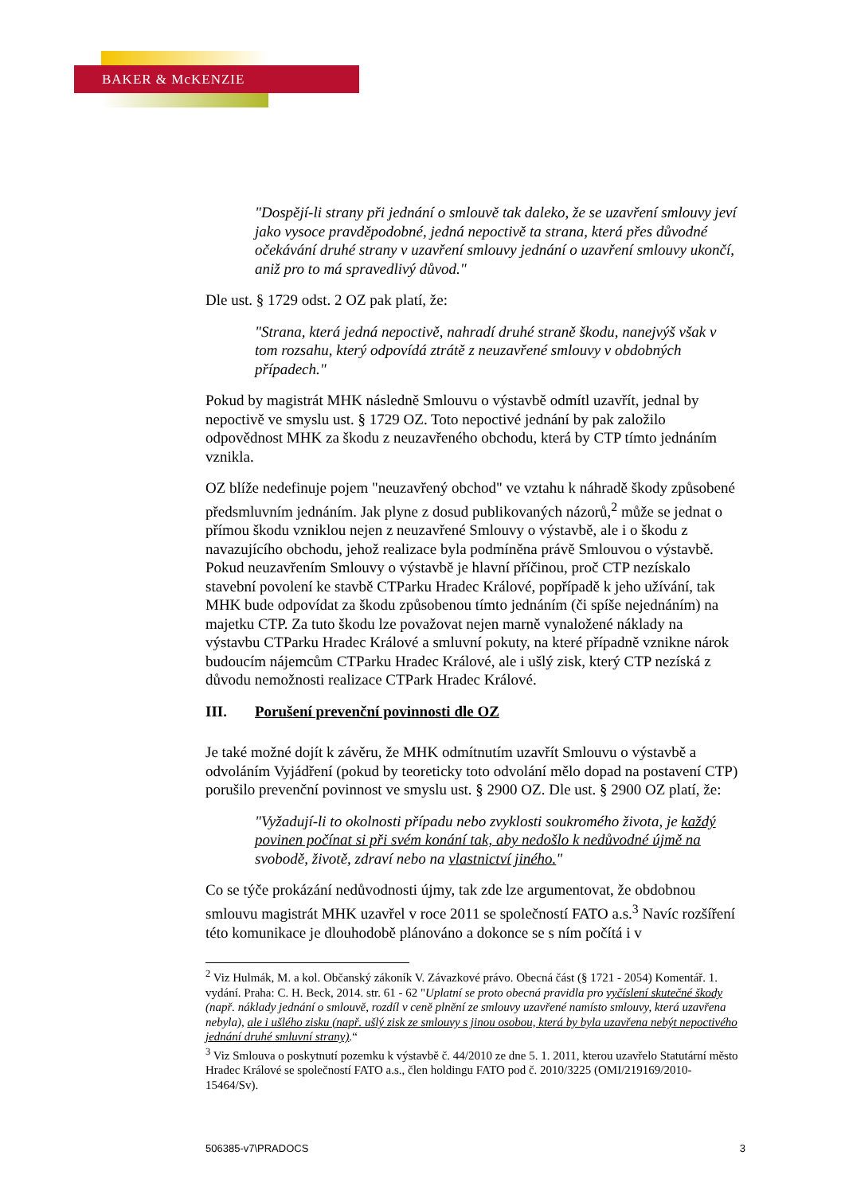BAKER & McKENZIE
"Dospějí-li strany při jednání o smlouvě tak daleko, že se uzavření smlouvy jeví jako vysoce pravděpodobné, jedná nepoctivě ta strana, která přes důvodné očekávání druhé strany v uzavření smlouvy jednání o uzavření smlouvy ukončí, aniž pro to má spravedlivý důvod."
Dle ust. § 1729 odst. 2 OZ pak platí, že:
"Strana, která jedná nepoctivě, nahradí druhé straně škodu, nanejvýš však v tom rozsahu, který odpovídá ztrátě z neuzavřené smlouvy v obdobných případech."
Pokud by magistrát MHK následně Smlouvu o výstavbě odmítl uzavřít, jednal by nepoctivě ve smyslu ust. § 1729 OZ. Toto nepoctivé jednání by pak založilo odpovědnost MHK za škodu z neuzavřeného obchodu, která by CTP tímto jednáním vznikla.
OZ blíže nedefinuje pojem "neuzavřený obchod" ve vztahu k náhradě škody způsobené předsmluvním jednáním. Jak plyne z dosud publikovaných názorů,<sup>2</sup> může se jednat o přímou škodu vzniklou nejen z neuzavřené Smlouvy o výstavbě, ale i o škodu z navazujícího obchodu, jehož realizace byla podmíněna právě Smlouvou o výstavbě. Pokud neuzavřením Smlouvy o výstavbě je hlavní příčinou, proč CTP nezískalo stavební povolení ke stavbě CTParku Hradec Králové, popřípadě k jeho užívání, tak MHK bude odpovídat za škodu způsobenou tímto jednáním (či spíše nejednáním) na majetku CTP. Za tuto škodu lze považovat nejen marně vynaložené náklady na výstavbu CTParku Hradec Králové a smluvní pokuty, na které případně vznikne nárok budoucím nájemcům CTParku Hradec Králové, ale i ušlý zisk, který CTP nezíská z důvodu nemožnosti realizace CTPark Hradec Králové.
III. Porušení prevenční povinnosti dle OZ
Je také možné dojít k závěru, že MHK odmítnutím uzavřít Smlouvu o výstavbě a odvoláním Vyjádření (pokud by teoreticky toto odvolání mělo dopad na postavení CTP) porušilo prevenční povinnost ve smyslu ust. § 2900 OZ. Dle ust. § 2900 OZ platí, že:
"Vyžadují-li to okolnosti případu nebo zvyklosti soukromého života, je každý povinen počínat si při svém konání tak, aby nedošlo k nedůvodné újmě na svobodě, životě, zdraví nebo na vlastnictví jiného."
Co se týče prokázání nedůvodnosti újmy, tak zde lze argumentovat, že obdobnou smlouvu magistrát MHK uzavřel v roce 2011 se společností FATO a.s.<sup>3</sup> Navíc rozšíření této komunikace je dlouhodobě plánováno a dokonce se s ním počítá i v
<sup>2</sup> Viz Hulmák, M. a kol. Občanský zákoník V. Závazkové právo. Obecná část (§ 1721 - 2054) Komentář. 1. vydání. Praha: C. H. Beck, 2014. str. 61 - 62 "Uplatní se proto obecná pravidla pro vyčíslení skutečné škody (např. náklady jednání o smlouvě, rozdíl v ceně plnění ze smlouvy uzavřené namísto smlouvy, která uzavřena nebyla), ale i ušlého zisku (např. ušlý zisk ze smlouvy s jinou osobou, která by byla uzavřena nebýt nepoctivého jednání druhé smluvní strany).“
<sup>3</sup> Viz Smlouva o poskytnutí pozemku k výstavbě č. 44/2010 ze dne 5. 1. 2011, kterou uzavřelo Statutární město Hradec Králové se společností FATO a.s., člen holdingu FATO pod č. 2010/3225 (OMI/219169/2010-15464/Sv).
506385-v7\PRADOCS 3